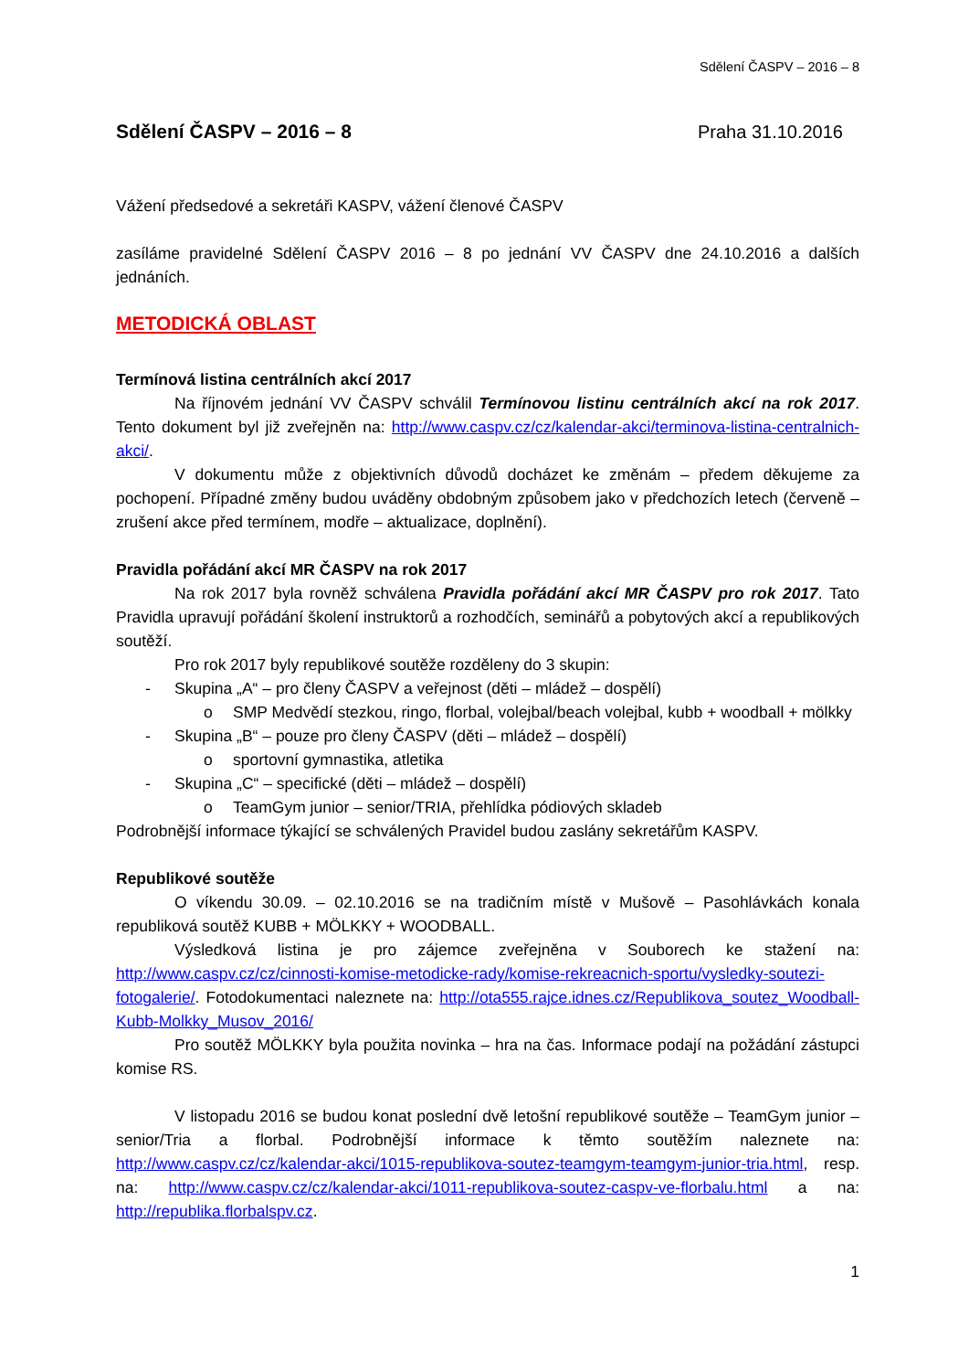Sdělení ČASPV – 2016 – 8
Sdělení ČASPV – 2016 – 8 Praha 31.10.2016
Vážení předsedové a sekretáři KASPV, vážení členové ČASPV
zasíláme pravidelné Sdělení ČASPV 2016 – 8 po jednání VV ČASPV dne 24.10.2016 a dalších jednáních.
METODICKÁ OBLAST
Termínová listina centrálních akcí 2017
Na říjnovém jednání VV ČASPV schválil Termínovou listinu centrálních akcí na rok 2017. Tento dokument byl již zveřejněn na: http://www.caspv.cz/cz/kalendar-akci/terminova-listina-centralnich-akci/.
V dokumentu může z objektivních důvodů docházet ke změnám – předem děkujeme za pochopení. Případné změny budou uváděny obdobným způsobem jako v předchozích letech (červeně – zrušení akce před termínem, modře – aktualizace, doplnění).
Pravidla pořádání akcí MR ČASPV na rok 2017
Na rok 2017 byla rovněž schválena Pravidla pořádání akcí MR ČASPV pro rok 2017. Tato Pravidla upravují pořádání školení instruktorů a rozhodčích, seminářů a pobytových akcí a republikových soutěží.
Pro rok 2017 byly republikové soutěže rozděleny do 3 skupin:
- Skupina „A“ – pro členy ČASPV a veřejnost (děti – mládež – dospělí)
o SMP Medvědí stezkou, ringo, florbal, volejbal/beach volejbal, kubb + woodball + mölkky
- Skupina „B“ – pouze pro členy ČASPV (děti – mládež – dospělí)
o sportovní gymnastika, atletika
- Skupina „C“ – specifické (děti – mládež – dospělí)
o TeamGym junior – senior/TRIA, přehlídka pódiových skladeb
Podrobnější informace týkající se schválených Pravidel budou zaslány sekretářům KASPV.
Republikové soutěže
O víkendu 30.09. – 02.10.2016 se na tradičním místě v Mušově – Pasohlávkách konala republiková soutěž KUBB + MÖLKKY + WOODBALL.
Výsledková listina je pro zájemce zveřejněna v Souborech ke stažení na: http://www.caspv.cz/cz/cinnosti-komise-metodicke-rady/komise-rekreacnich-sportu/vysledky-soutezi-fotogalerie/. Fotodokumentaci naleznete na: http://ota555.rajce.idnes.cz/Republikova_soutez_Woodball-Kubb-Molkky_Musov_2016/
Pro soutěž MÖLKKY byla použita novinka – hra na čas. Informace podají na požádání zástupci komise RS.
V listopadu 2016 se budou konat poslední dvě letošní republikové soutěže – TeamGym junior – senior/Tria a florbal. Podrobnější informace k těmto soutěžím naleznete na: http://www.caspv.cz/cz/kalendar-akci/1015-republikova-soutez-teamgym-teamgym-junior-tria.html, resp. na: http://www.caspv.cz/cz/kalendar-akci/1011-republikova-soutez-caspv-ve-florbalu.html a na: http://republika.florbalspv.cz.
1